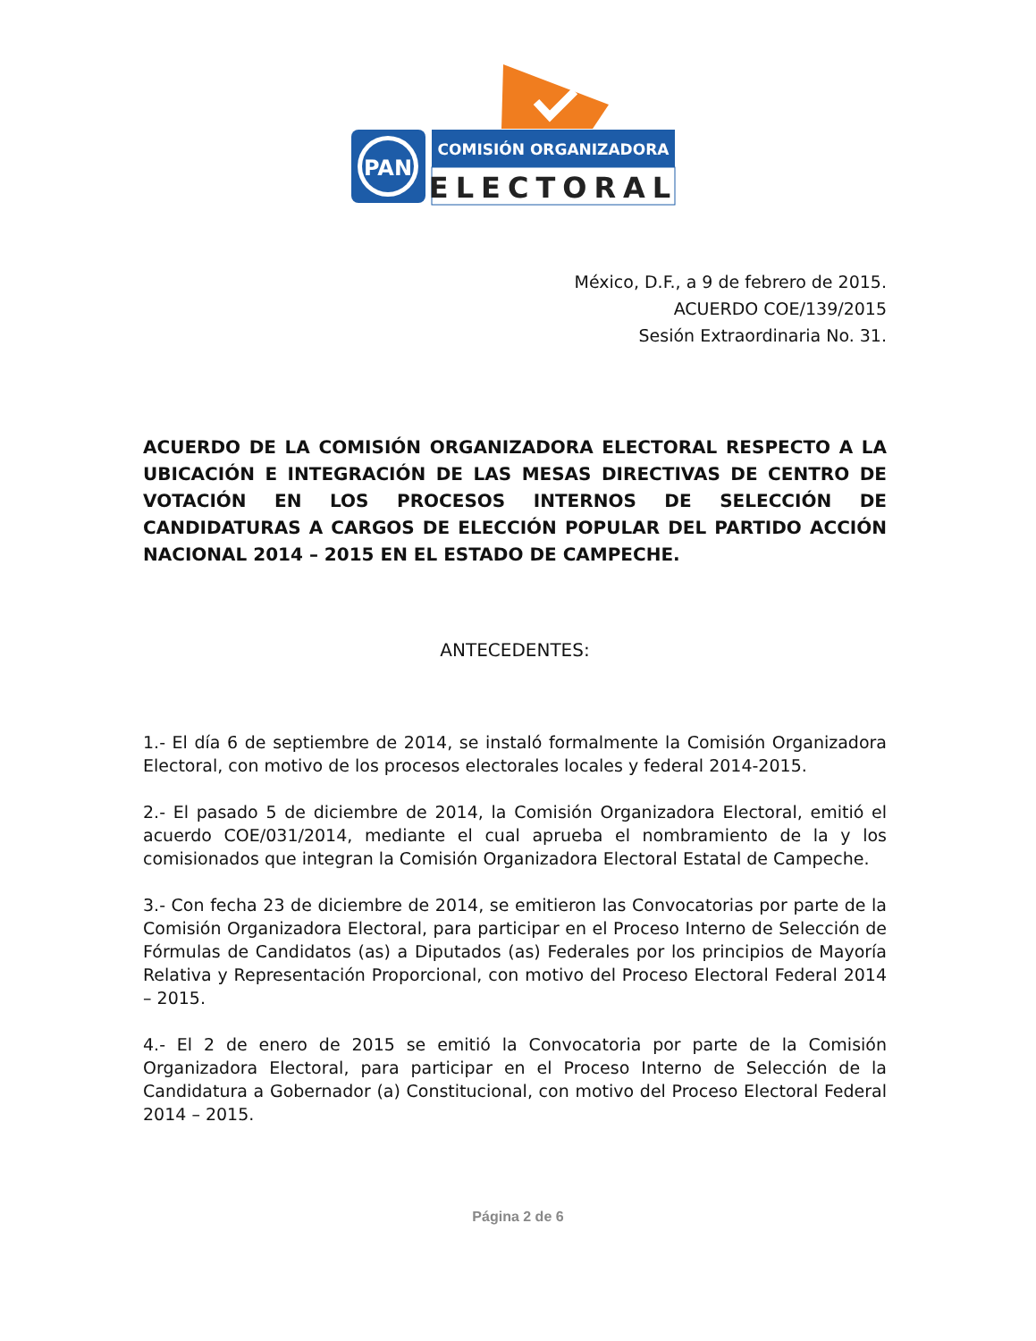PAN
COMISIÓN ORGANIZADORA
ELECTORAL
México, D.F., a 9 de febrero de 2015.
ACUERDO COE/139/2015
Sesión Extraordinaria No. 31.
ACUERDO DE LA COMISIÓN ORGANIZADORA ELECTORAL RESPECTO A LA UBICACIÓN E INTEGRACIÓN DE LAS MESAS DIRECTIVAS DE CENTRO DE VOTACIÓN EN LOS PROCESOS INTERNOS DE SELECCIÓN DE CANDIDATURAS A CARGOS DE ELECCIÓN POPULAR DEL PARTIDO ACCIÓN NACIONAL 2014 – 2015 EN EL ESTADO DE CAMPECHE.
ANTECEDENTES:
1.- El día 6 de septiembre de 2014, se instaló formalmente la Comisión Organizadora Electoral, con motivo de los procesos electorales locales y federal 2014-2015.
2.- El pasado 5 de diciembre de 2014, la Comisión Organizadora Electoral, emitió el acuerdo COE/031/2014, mediante el cual aprueba el nombramiento de la y los comisionados que integran la Comisión Organizadora Electoral Estatal de Campeche.
3.- Con fecha 23 de diciembre de 2014, se emitieron las Convocatorias por parte de la Comisión Organizadora Electoral, para participar en el Proceso Interno de Selección de Fórmulas de Candidatos (as) a Diputados (as) Federales por los principios de Mayoría Relativa y Representación Proporcional, con motivo del Proceso Electoral Federal 2014 – 2015.
4.- El 2 de enero de 2015 se emitió la Convocatoria por parte de la Comisión Organizadora Electoral, para participar en el Proceso Interno de Selección de la Candidatura a Gobernador (a) Constitucional, con motivo del Proceso Electoral Federal 2014 – 2015.
Página 2 de 6